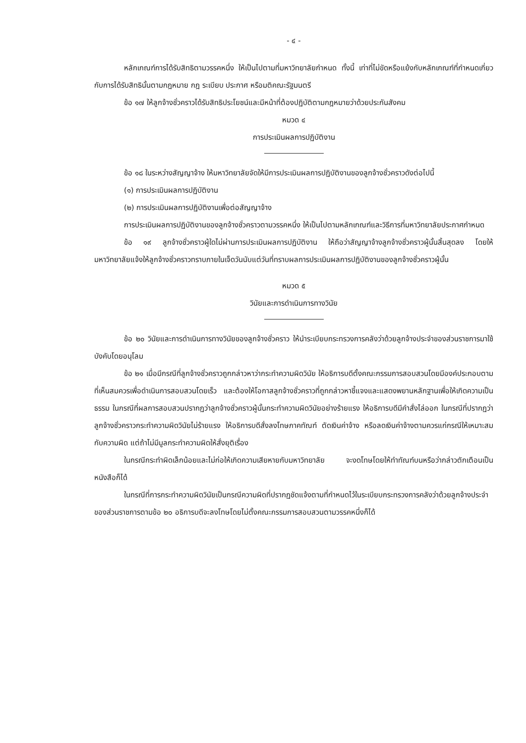- ๔ -
หลักเกณฑ์การได้รับสิทธิตามวรรคหนึ่ง ให้เป็นไปตามที่มหาวิทยาลัยกำหนด ทั้งนี้ เท่าที่ไม่ขัดหรือแย้งกับหลักเกณฑ์ที่กำหนดเกี่ยวกับการได้รับสิทธินั้นตามกฎหมาย กฎ ระเบียบ ประกาศ หรือมติคณะรัฐมนตรี
ข้อ ๑๗ ให้ลูกจ้างชั่วคราวได้รับสิทธิประโยชน์และมีหน้าที่ต้องปฏิบัติตามกฎหมายว่าด้วยประกันสังคม
หมวด ๔
การประเมินผลการปฏิบัติงาน
ข้อ ๑๘ ในระหว่างสัญญาจ้าง ให้มหาวิทยาลัยจัดให้มีการประเมินผลการปฏิบัติงานของลูกจ้างชั่วคราวดังต่อไปนี้
(๑) การประเมินผลการปฏิบัติงาน
(๒) การประเมินผลการปฏิบัติงานเพื่อต่อสัญญาจ้าง
การประเมินผลการปฏิบัติงานของลูกจ้างชั่วคราวตามวรรคหนึ่ง ให้เป็นไปตามหลักเกณฑ์และวิธีการที่มหาวิทยาลัยประกาศกำหนด
ข้อ ๑๙ ลูกจ้างชั่วคราวผู้ใดไม่ผ่านการประเมินผลการปฏิบัติงาน ให้ถือว่าสัญญาจ้างลูกจ้างชั่วคราวผู้นั้นสิ้นสุดลง โดยให้มหาวิทยาลัยแจ้งให้ลูกจ้างชั่วคราวทราบภายในเจ็ดวันนับแต่วันที่ทราบผลการประเมินผลการปฏิบัติงานของลูกจ้างชั่วคราวผู้นั้น
หมวด ๕
วินัยและการดำเนินการทางวินัย
ข้อ ๒๐ วินัยและการดำเนินการทางวินัยของลูกจ้างชั่วคราว ให้นำระเบียบกระทรวงการคลังว่าด้วยลูกจ้างประจำของส่วนราชการมาใช้บังคับโดยอนุโลม
ข้อ ๒๑ เมื่อมีกรณีที่ลูกจ้างชั่วคราวถูกกล่าวหาว่ากระทำความผิดวินัย ให้อธิการบดีตั้งคณะกรรมการสอบสวนโดยมีองค์ประกอบตามที่เห็นสมควรเพื่อดำเนินการสอบสวนโดยเร็ว และต้องให้โอกาสลูกจ้างชั่วคราวที่ถูกกล่าวหาชี้แจงและแสดงพยานหลักฐานเพื่อให้เกิดความเป็นธรรม ในกรณีที่ผลการสอบสวนปรากฏว่าลูกจ้างชั่วคราวผู้นั้นกระทำความผิดวินัยอย่างร้ายแรง ให้อธิการบดีมีคำสั่งไล่ออก ในกรณีที่ปรากฏว่าลูกจ้างชั่วคราวกระทำความผิดวินัยไม่ร้ายแรง ให้อธิการบดีสั่งลงโทษภาคทัณฑ์ ตัดเงินค่าจ้าง หรือลดเงินค่าจ้างตามควรแก่กรณีให้เหมาะสมกับความผิด แต่ถ้าไม่มีมูลกระทำความผิดให้สั่งยุติเรื่อง
ในกรณีกระทำผิดเล็กน้อยและไม่ก่อให้เกิดความเสียหายกับมหาวิทยาลัย จะงดโทษโดยให้ทำทัณฑ์บนหรือว่ากล่าวตักเตือนเป็นหนังสือก็ได้
ในกรณีที่การกระทำความผิดวินัยเป็นกรณีความผิดที่ปรากฏชัดแจ้งตามที่กำหนดไว้ในระเบียบกระทรวงการคลังว่าด้วยลูกจ้างประจำของส่วนราชการตามข้อ ๒๐ อธิการบดีจะลงโทษโดยไม่ตั้งคณะกรรมการสอบสวนตามวรรคหนึ่งก็ได้